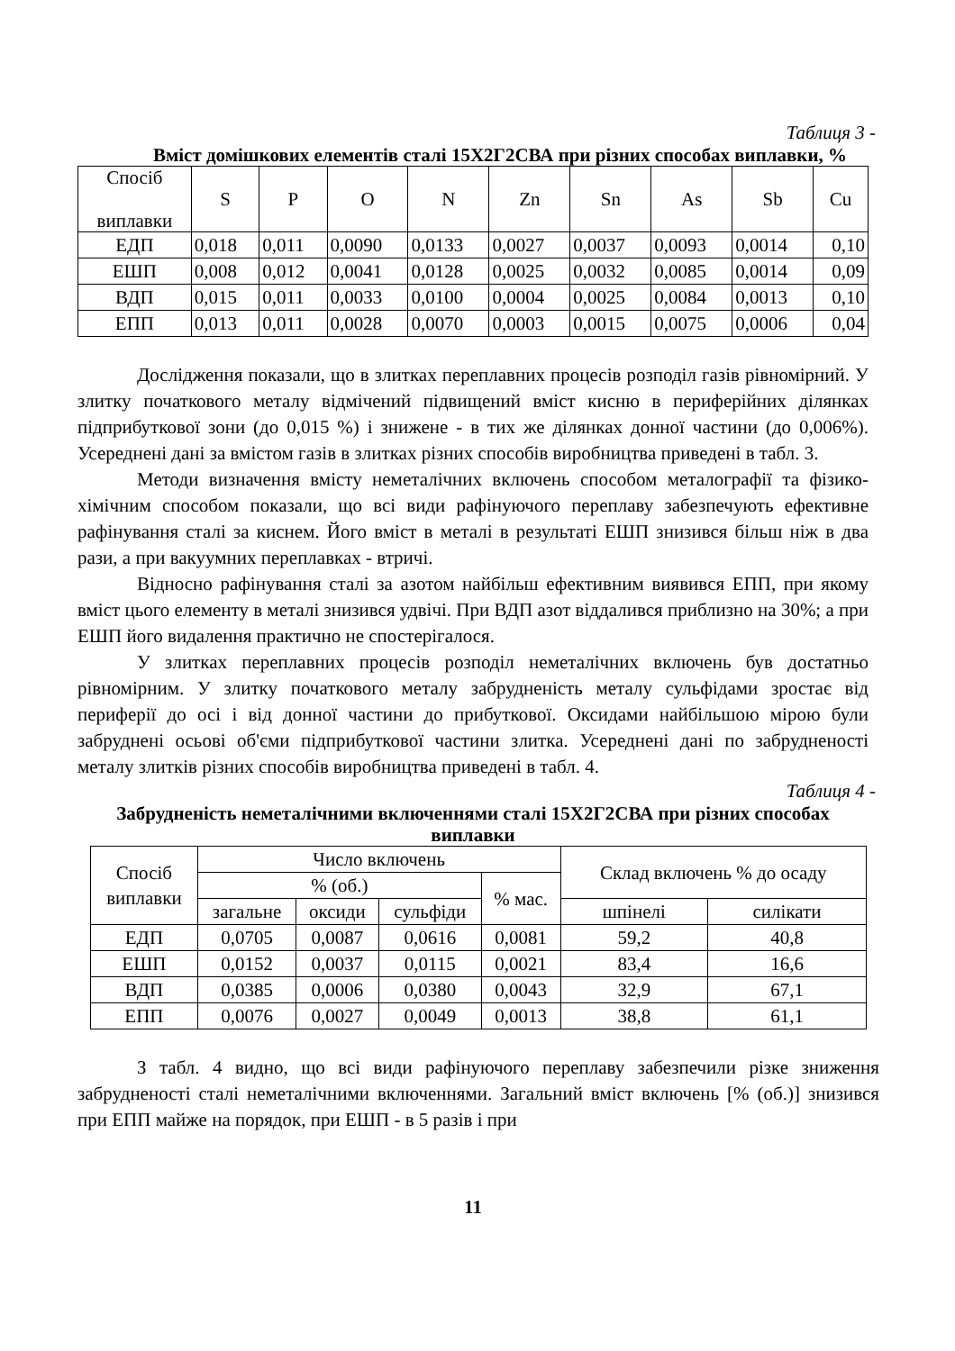Таблиця 3 -
Вміст домішкових елементів сталі 15Х2Г2СВА при різних способах виплавки, %
| Спосіб виплавки | S | P | O | N | Zn | Sn | As | Sb | Cu |
| --- | --- | --- | --- | --- | --- | --- | --- | --- | --- |
| ЕДП | 0,018 | 0,011 | 0,0090 | 0,0133 | 0,0027 | 0,0037 | 0,0093 | 0,0014 | 0,10 |
| ЕШП | 0,008 | 0,012 | 0,0041 | 0,0128 | 0,0025 | 0,0032 | 0,0085 | 0,0014 | 0,09 |
| ВДП | 0,015 | 0,011 | 0,0033 | 0,0100 | 0,0004 | 0,0025 | 0,0084 | 0,0013 | 0,10 |
| ЕПП | 0,013 | 0,011 | 0,0028 | 0,0070 | 0,0003 | 0,0015 | 0,0075 | 0,0006 | 0,04 |
Дослідження показали, що в злитках переплавних процесів розподіл газів рівномірний. У злитку початкового металу відмічений підвищений вміст кисню в периферійних ділянках підприбуткової зони (до 0,015 %) і знижене - в тих же ділянках донної частини (до 0,006%). Усереднені дані за вмістом газів в злитках різних способів виробництва приведені в табл. 3.
Методи визначення вмісту неметалічних включень способом металографії та фізико-хімічним способом показали, що всі види рафінуючого переплаву забезпечують ефективне рафінування сталі за киснем. Його вміст в металі в результаті ЕШП знизився більш ніж в два рази, а при вакуумних переплавках - втричі.
Відносно рафінування сталі за азотом найбільш ефективним виявився ЕПП, при якому вміст цього елементу в металі знизився удвічі. При ВДП азот віддалився приблизно на 30%; а при ЕШП його видалення практично не спостерігалося.
У злитках переплавних процесів розподіл неметалічних включень був достатньо рівномірним. У злитку початкового металу забрудненість металу сульфідами зростає від периферії до осі і від донної частини до прибуткової. Оксидами найбільшою мірою були забруднені осьові об'єми підприбуткової частини злитка. Усереднені дані по забрудненості металу злитків різних способів виробництва приведені в табл. 4.
Таблиця 4 -
Забрудненість неметалічними включеннями сталі 15Х2Г2СВА при різних способах виплавки
| Спосіб виплавки | Число включень | | | | Склад включень % до осаду | |
| --- | --- | --- | --- | --- | --- | --- |
| | % (об.) | | | % мас. | | |
| | загальне | оксиди | сульфіди | | шпінелі | силікати |
| ЕДП | 0,0705 | 0,0087 | 0,0616 | 0,0081 | 59,2 | 40,8 |
| ЕШП | 0,0152 | 0,0037 | 0,0115 | 0,0021 | 83,4 | 16,6 |
| ВДП | 0,0385 | 0,0006 | 0,0380 | 0,0043 | 32,9 | 67,1 |
| ЕПП | 0,0076 | 0,0027 | 0,0049 | 0,0013 | 38,8 | 61,1 |
З табл. 4 видно, що всі види рафінуючого переплаву забезпечили різке зниження забрудненості сталі неметалічними включеннями. Загальний вміст включень [% (об.)] знизився при ЕПП майже на порядок, при ЕШП - в 5 разів і при
11